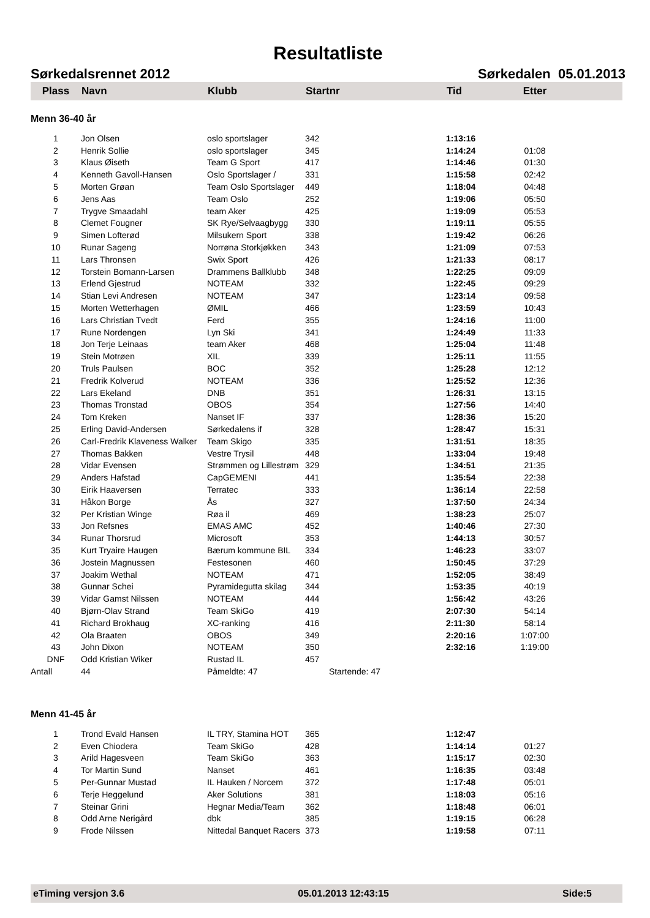Resultatliste
Sørkedalsrennet 2012 Sørkedalen 05.01.2013
| Plass | Navn | Klubb | Startnr | Tid | Etter | |
| --- | --- | --- | --- | --- | --- | --- |
| Menn 36-40 år | | | | | | |
| 1 | Jon Olsen | oslo sportslager | 342 | 1:13:16 | | |
| 2 | Henrik Sollie | oslo sportslager | 345 | 1:14:24 | 01:08 | |
| 3 | Klaus Øiseth | Team G Sport | 417 | 1:14:46 | 01:30 | |
| 4 | Kenneth Gavoll-Hansen | Oslo Sportslager / | 331 | 1:15:58 | 02:42 | |
| 5 | Morten Grøan | Team Oslo Sportslager | 449 | 1:18:04 | 04:48 | |
| 6 | Jens Aas | Team Oslo | 252 | 1:19:06 | 05:50 | |
| 7 | Trygve Smaadahl | team Aker | 425 | 1:19:09 | 05:53 | |
| 8 | Clemet Fougner | SK Rye/Selvaagbygg | 330 | 1:19:11 | 05:55 | |
| 9 | Simen Lofterød | Milsukern Sport | 338 | 1:19:42 | 06:26 | |
| 10 | Runar Sageng | Norrøna Storkjøkken | 343 | 1:21:09 | 07:53 | |
| 11 | Lars Thronsen | Swix Sport | 426 | 1:21:33 | 08:17 | |
| 12 | Torstein Bomann-Larsen | Drammens Ballklubb | 348 | 1:22:25 | 09:09 | |
| 13 | Erlend Gjestrud | NOTEAM | 332 | 1:22:45 | 09:29 | |
| 14 | Stian Levi Andresen | NOTEAM | 347 | 1:23:14 | 09:58 | |
| 15 | Morten Wetterhagen | ØMIL | 466 | 1:23:59 | 10:43 | |
| 16 | Lars Christian Tvedt | Ferd | 355 | 1:24:16 | 11:00 | |
| 17 | Rune Nordengen | Lyn Ski | 341 | 1:24:49 | 11:33 | |
| 18 | Jon Terje Leinaas | team Aker | 468 | 1:25:04 | 11:48 | |
| 19 | Stein Motrøen | XIL | 339 | 1:25:11 | 11:55 | |
| 20 | Truls Paulsen | BOC | 352 | 1:25:28 | 12:12 | |
| 21 | Fredrik Kolverud | NOTEAM | 336 | 1:25:52 | 12:36 | |
| 22 | Lars Ekeland | DNB | 351 | 1:26:31 | 13:15 | |
| 23 | Thomas Tronstad | OBOS | 354 | 1:27:56 | 14:40 | |
| 24 | Tom Kreken | Nanset IF | 337 | 1:28:36 | 15:20 | |
| 25 | Erling David-Andersen | Sørkedalens if | 328 | 1:28:47 | 15:31 | |
| 26 | Carl-Fredrik Klaveness Walker | Team Skigo | 335 | 1:31:51 | 18:35 | |
| 27 | Thomas Bakken | Vestre Trysil | 448 | 1:33:04 | 19:48 | |
| 28 | Vidar Evensen | Strømmen og Lillestrøm | 329 | 1:34:51 | 21:35 | |
| 29 | Anders Hafstad | CapGEMENI | 441 | 1:35:54 | 22:38 | |
| 30 | Eirik Haaversen | Terratec | 333 | 1:36:14 | 22:58 | |
| 31 | Håkon Borge | Ås | 327 | 1:37:50 | 24:34 | |
| 32 | Per Kristian Winge | Røa il | 469 | 1:38:23 | 25:07 | |
| 33 | Jon Refsnes | EMAS AMC | 452 | 1:40:46 | 27:30 | |
| 34 | Runar Thorsrud | Microsoft | 353 | 1:44:13 | 30:57 | |
| 35 | Kurt Tryaire Haugen | Bærum kommune BIL | 334 | 1:46:23 | 33:07 | |
| 36 | Jostein Magnussen | Festesonen | 460 | 1:50:45 | 37:29 | |
| 37 | Joakim Wethal | NOTEAM | 471 | 1:52:05 | 38:49 | |
| 38 | Gunnar Schei | Pyramidegutta skilag | 344 | 1:53:35 | 40:19 | |
| 39 | Vidar Gamst Nilssen | NOTEAM | 444 | 1:56:42 | 43:26 | |
| 40 | Bjørn-Olav Strand | Team SkiGo | 419 | 2:07:30 | 54:14 | |
| 41 | Richard Brokhaug | XC-ranking | 416 | 2:11:30 | 58:14 | |
| 42 | Ola Braaten | OBOS | 349 | 2:20:16 | 1:07:00 | |
| 43 | John Dixon | NOTEAM | 350 | 2:32:16 | 1:19:00 | |
| DNF | Odd Kristian Wiker | Rustad IL | 457 | | | |
| Antall | 44 | Påmeldte: 47 | Startende: 47 | | | |
| Menn 41-45 år | | | | | | |
| 1 | Trond Evald Hansen | IL TRY, Stamina HOT | 365 | 1:12:47 | | |
| 2 | Even Chiodera | Team SkiGo | 428 | 1:14:14 | 01:27 | |
| 3 | Arild Hagesveen | Team SkiGo | 363 | 1:15:17 | 02:30 | |
| 4 | Tor Martin Sund | Nanset | 461 | 1:16:35 | 03:48 | |
| 5 | Per-Gunnar Mustad | IL Hauken / Norcem | 372 | 1:17:48 | 05:01 | |
| 6 | Terje Heggelund | Aker Solutions | 381 | 1:18:03 | 05:16 | |
| 7 | Steinar Grini | Hegnar Media/Team | 362 | 1:18:48 | 06:01 | |
| 8 | Odd Arne Nerigård | dbk | 385 | 1:19:15 | 06:28 | |
| 9 | Frode Nilssen | Nittedal Banquet Racers | 373 | 1:19:58 | 07:11 | |
eTiming versjon 3.6 05.01.2013 12:43:15 Side:5